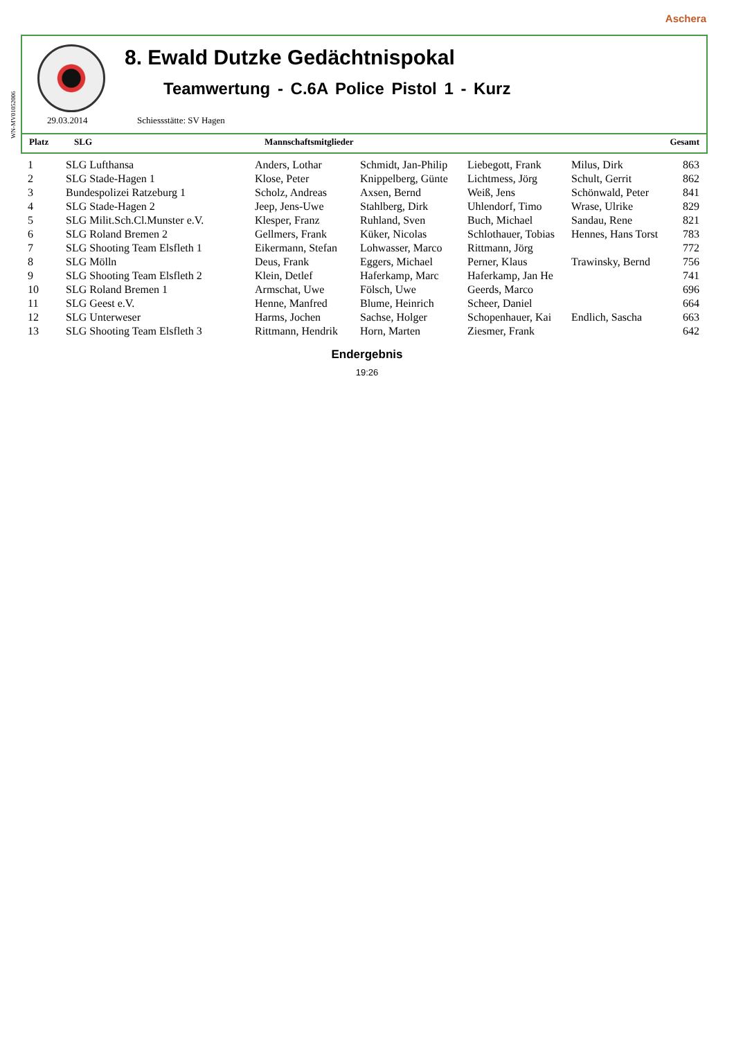WN-MV01052006
Aschera
8. Ewald Dutzke Gedächtnispokal
Teamwertung - C.6A Police Pistol 1 - Kurz
29.03.2014 Schiessstätte: SV Hagen
| Platz | SLG | Mannschaftsmitglieder | Gesamt |
| 1 | SLG Lufthansa | Anders, Lothar | Schmidt, Jan-Philip | Liebegott, Frank | Milus, Dirk | 863 |
| 2 | SLG Stade-Hagen 1 | Klose, Peter | Knippelberg, Günte | Lichtmess, Jörg | Schult, Gerrit | 862 |
| 3 | Bundespolizei Ratzeburg 1 | Scholz, Andreas | Axsen, Bernd | Weiß, Jens | Schönwald, Peter | 841 |
| 4 | SLG Stade-Hagen 2 | Jeep, Jens-Uwe | Stahlberg, Dirk | Uhlendorf, Timo | Wrase, Ulrike | 829 |
| 5 | SLG Milit.Sch.Cl.Munster e.V. | Klesper, Franz | Ruhland, Sven | Buch, Michael | Sandau, Rene | 821 |
| 6 | SLG Roland Bremen 2 | Gellmers, Frank | Küker, Nicolas | Schlothauer, Tobias | Hennes, Hans Torst | 783 |
| 7 | SLG Shooting Team Elsfleth 1 | Eikermann, Stefan | Lohwasser, Marco | Rittmann, Jörg | | 772 |
| 8 | SLG Mölln | Deus, Frank | Eggers, Michael | Perner, Klaus | Trawinsky, Bernd | 756 |
| 9 | SLG Shooting Team Elsfleth 2 | Klein, Detlef | Haferkamp, Marc | Haferkamp, Jan He | | 741 |
| 10 | SLG Roland Bremen 1 | Armschat, Uwe | Fölsch, Uwe | Geerds, Marco | | 696 |
| 11 | SLG Geest e.V. | Henne, Manfred | Blume, Heinrich | Scheer, Daniel | | 664 |
| 12 | SLG Unterweser | Harms, Jochen | Sachse, Holger | Schopenhauer, Kai | Endlich, Sascha | 663 |
| 13 | SLG Shooting Team Elsfleth 3 | Rittmann, Hendrik | Horn, Marten | Ziesmer, Frank | | 642 |
Endergebnis
19:26